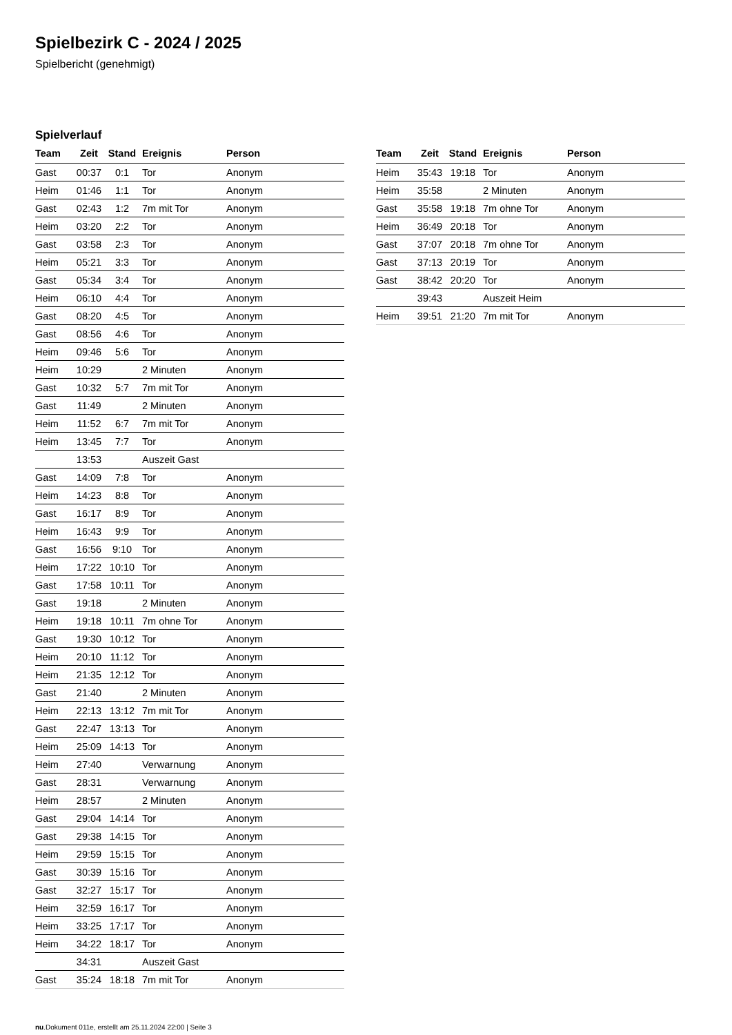Spielbezirk C - 2024 / 2025
Spielbericht (genehmigt)
Spielverlauf
| Team | Zeit | Stand | Ereignis | Person |
| --- | --- | --- | --- | --- |
| Gast | 00:37 | 0:1 | Tor | Anonym |
| Heim | 01:46 | 1:1 | Tor | Anonym |
| Gast | 02:43 | 1:2 | 7m mit Tor | Anonym |
| Heim | 03:20 | 2:2 | Tor | Anonym |
| Gast | 03:58 | 2:3 | Tor | Anonym |
| Heim | 05:21 | 3:3 | Tor | Anonym |
| Gast | 05:34 | 3:4 | Tor | Anonym |
| Heim | 06:10 | 4:4 | Tor | Anonym |
| Gast | 08:20 | 4:5 | Tor | Anonym |
| Gast | 08:56 | 4:6 | Tor | Anonym |
| Heim | 09:46 | 5:6 | Tor | Anonym |
| Heim | 10:29 | | 2 Minuten | Anonym |
| Gast | 10:32 | 5:7 | 7m mit Tor | Anonym |
| Gast | 11:49 | | 2 Minuten | Anonym |
| Heim | 11:52 | 6:7 | 7m mit Tor | Anonym |
| Heim | 13:45 | 7:7 | Tor | Anonym |
| | 13:53 | | Auszeit Gast | |
| Gast | 14:09 | 7:8 | Tor | Anonym |
| Heim | 14:23 | 8:8 | Tor | Anonym |
| Gast | 16:17 | 8:9 | Tor | Anonym |
| Heim | 16:43 | 9:9 | Tor | Anonym |
| Gast | 16:56 | 9:10 | Tor | Anonym |
| Heim | 17:22 | 10:10 | Tor | Anonym |
| Gast | 17:58 | 10:11 | Tor | Anonym |
| Gast | 19:18 | | 2 Minuten | Anonym |
| Heim | 19:18 | 10:11 | 7m ohne Tor | Anonym |
| Gast | 19:30 | 10:12 | Tor | Anonym |
| Heim | 20:10 | 11:12 | Tor | Anonym |
| Heim | 21:35 | 12:12 | Tor | Anonym |
| Gast | 21:40 | | 2 Minuten | Anonym |
| Heim | 22:13 | 13:12 | 7m mit Tor | Anonym |
| Gast | 22:47 | 13:13 | Tor | Anonym |
| Heim | 25:09 | 14:13 | Tor | Anonym |
| Heim | 27:40 | | Verwarnung | Anonym |
| Gast | 28:31 | | Verwarnung | Anonym |
| Heim | 28:57 | | 2 Minuten | Anonym |
| Gast | 29:04 | 14:14 | Tor | Anonym |
| Gast | 29:38 | 14:15 | Tor | Anonym |
| Heim | 29:59 | 15:15 | Tor | Anonym |
| Gast | 30:39 | 15:16 | Tor | Anonym |
| Gast | 32:27 | 15:17 | Tor | Anonym |
| Heim | 32:59 | 16:17 | Tor | Anonym |
| Heim | 33:25 | 17:17 | Tor | Anonym |
| Heim | 34:22 | 18:17 | Tor | Anonym |
| | 34:31 | | Auszeit Gast | |
| Gast | 35:24 | 18:18 | 7m mit Tor | Anonym |
| Team | Zeit | Stand | Ereignis | Person |
| --- | --- | --- | --- | --- |
| Heim | 35:43 | 19:18 | Tor | Anonym |
| Heim | 35:58 | | 2 Minuten | Anonym |
| Gast | 35:58 | 19:18 | 7m ohne Tor | Anonym |
| Heim | 36:49 | 20:18 | Tor | Anonym |
| Gast | 37:07 | 20:18 | 7m ohne Tor | Anonym |
| Gast | 37:13 | 20:19 | Tor | Anonym |
| Gast | 38:42 | 20:20 | Tor | Anonym |
| | 39:43 | | Auszeit Heim | |
| Heim | 39:51 | 21:20 | 7m mit Tor | Anonym |
nu.Dokument 011e, erstellt am 25.11.2024 22:00 | Seite 3